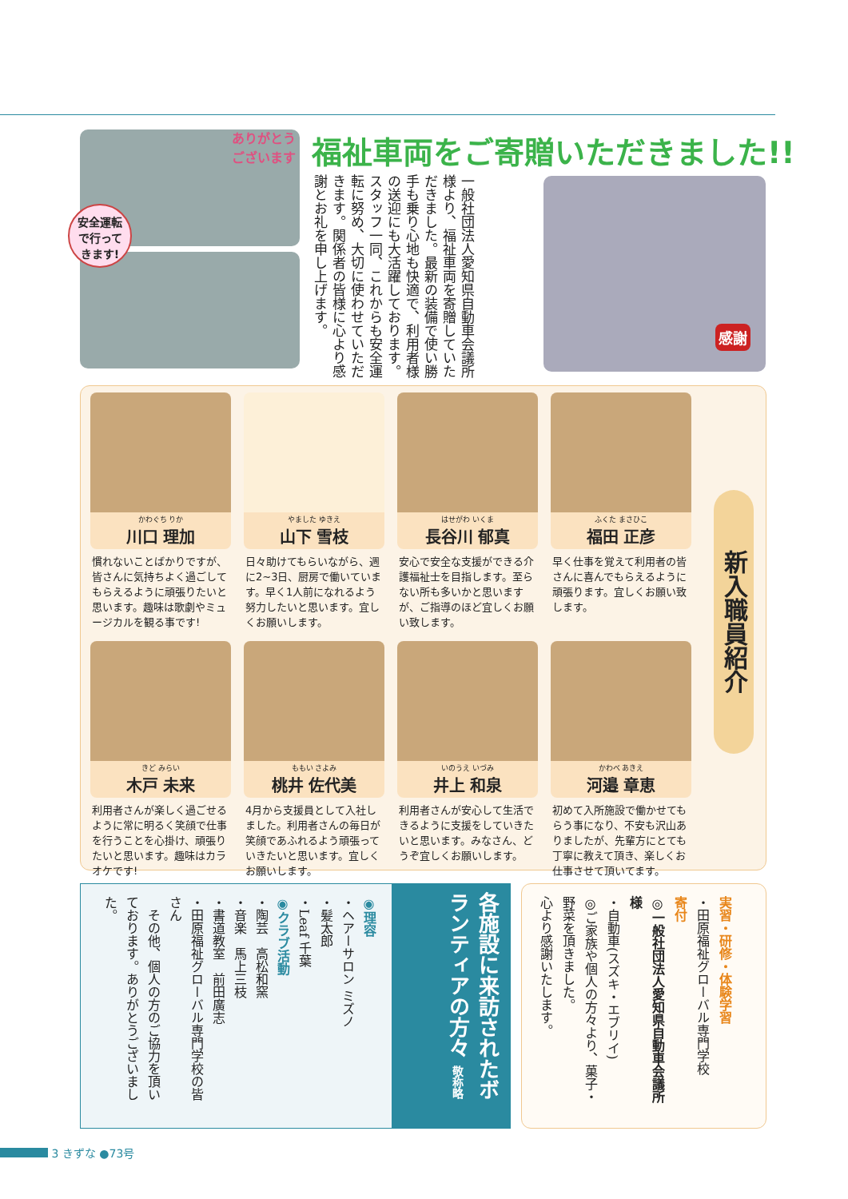ありがとう
ございます
安全運転
で行って
きます!
福祉車両をご寄贈いただきました!!
一般社団法人愛知県自動車会議所様より、福祉車両を寄贈していただきました。最新の装備で使い勝手も乗り心地も快適で、利用者様の送迎にも大活躍しております。スタッフ一同、これからも安全運転に努め、大切に使わせていただきます。関係者の皆様に心より感謝とお礼を申し上げます。
感謝
かわぐち りか
川口 理加
慣れないことばかりですが、皆さんに気持ちよく過ごしてもらえるように頑張りたいと思います。趣味は歌劇やミュージカルを観る事です!
やました ゆきえ
山下 雪枝
日々助けてもらいながら、週に2~3日、厨房で働いています。早く1人前になれるよう努力したいと思います。宜しくお願いします。
はせがわ いくま
長谷川 郁真
安心で安全な支援ができる介護福祉士を目指します。至らない所も多いかと思いますが、ご指導のほど宜しくお願い致します。
ふくた まさひこ
福田 正彦
早く仕事を覚えて利用者の皆さんに喜んでもらえるように頑張ります。宜しくお願い致します。
きど みらい
木戸 未来
利用者さんが楽しく過ごせるように常に明るく笑顔で仕事を行うことを心掛け、頑張りたいと思います。趣味はカラオケです!
ももい さよみ
桃井 佐代美
4月から支援員として入社しました。利用者さんの毎日が笑顔であふれるよう頑張っていきたいと思います。宜しくお願いします。
いのうえ いづみ
井上 和泉
利用者さんが安心して生活できるように支援をしていきたいと思います。みなさん、どうぞ宜しくお願いします。
かわべ あきえ
河邉 章恵
初めて入所施設で働かせてもらう事になり、不安も沢山ありましたが、先輩方にとても丁寧に教えて頂き、楽しくお仕事させて頂いてます。
新入職員紹介
各施設に来訪されたボランティアの方々 敬称略
◉理容
・ヘアーサロン ミズノ
・髪太郎
・Leaf 千葉
◉クラブ活動
・陶芸　高松和窯
・音楽　馬上三枝
・書道教室　前田廣志
・田原福祉グローバル専門学校の皆さん
　その他、個人の方のご協力を頂いております。ありがとうございました。
実習・研修・体験学習
・田原福祉グローバル専門学校
寄付
◎一般社団法人愛知県自動車会議所 様
・自動車(スズキ・エブリイ)
◎ご家族や個人の方々より、菓子・野菜を頂きました。
心より感謝いたします。
3 きずな ●73号